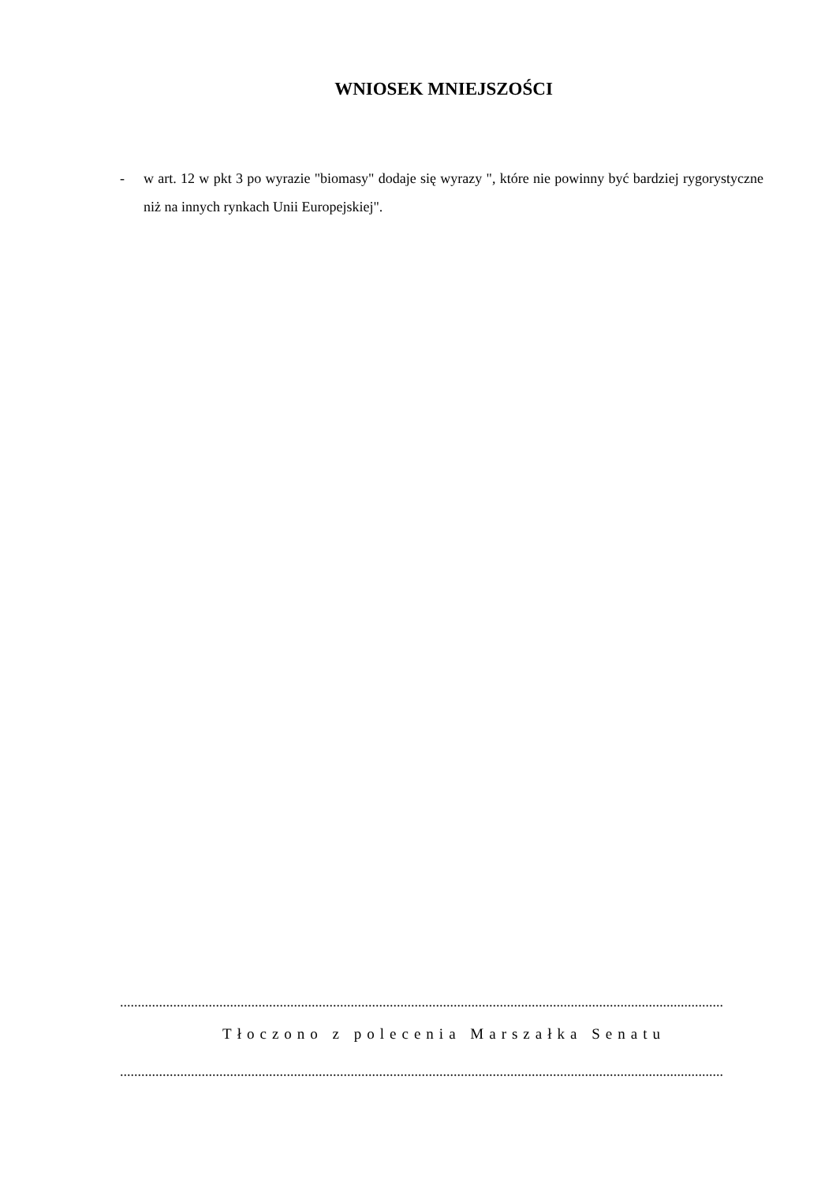WNIOSEK MNIEJSZOŚCI
- w art. 12 w pkt 3 po wyrazie "biomasy" dodaje się wyrazy ", które nie powinny być bardziej rygorystyczne niż na innych rynkach Unii Europejskiej".
..........................................................................................................................................................................
Tłoczono z polecenia Marszałka Senatu
..........................................................................................................................................................................